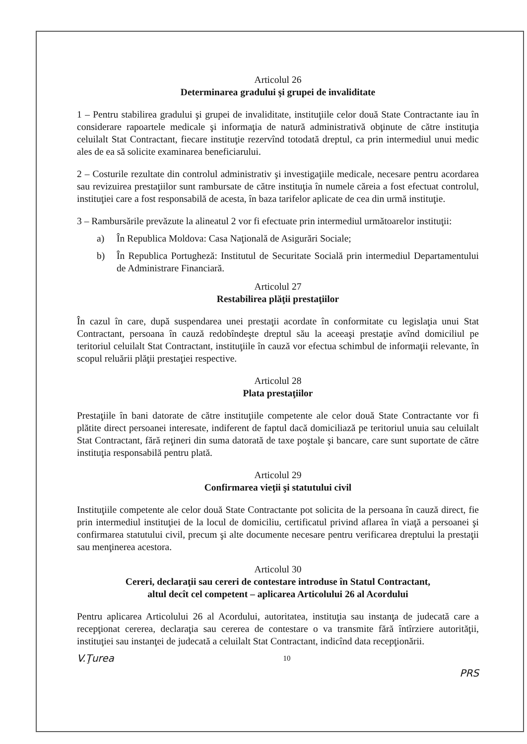Articolul 26
Determinarea gradului şi grupei de invaliditate
1 – Pentru stabilirea gradului şi grupei de invaliditate, instituţiile celor două State Contractante iau în considerare rapoartele medicale şi informaţia de natură administrativă obţinute de către instituţia celuilalt Stat Contractant, fiecare instituţie rezervînd totodată dreptul, ca prin intermediul unui medic ales de ea să solicite examinarea beneficiarului.
2 – Costurile rezultate din controlul administrativ şi investigaţiile medicale, necesare pentru acordarea sau revizuirea prestaţiilor sunt rambursate de către instituţia în numele căreia a fost efectuat controlul, instituţiei care a fost responsabilă de acesta, în baza tarifelor aplicate de cea din urmă instituţie.
3 – Rambursările prevăzute la alineatul 2 vor fi efectuate prin intermediul următoarelor instituţii:
a) În Republica Moldova: Casa Naţională de Asigurări Sociale;
b) În Republica Portugheză: Institutul de Securitate Socială prin intermediul Departamentului de Administrare Financiară.
Articolul 27
Restabilirea plăţii prestaţiilor
În cazul în care, după suspendarea unei prestaţii acordate în conformitate cu legislaţia unui Stat Contractant, persoana în cauză redobîndeşte dreptul său la aceeaşi prestaţie avînd domiciliul pe teritoriul celuilalt Stat Contractant, instituţiile în cauză vor efectua schimbul de informaţii relevante, în scopul reluării plăţii prestaţiei respective.
Articolul 28
Plata prestaţiilor
Prestaţiile în bani datorate de către instituţiile competente ale celor două State Contractante vor fi plătite direct persoanei interesate, indiferent de faptul dacă domiciliază pe teritoriul unuia sau celuilalt Stat Contractant, fără reţineri din suma datorată de taxe poştale şi bancare, care sunt suportate de către instituţia responsabilă pentru plată.
Articolul 29
Confirmarea vieţii şi statutului civil
Instituţiile competente ale celor două State Contractante pot solicita de la persoana în cauză direct, fie prin intermediul instituţiei de la locul de domiciliu, certificatul privind aflarea în viaţă a persoanei şi confirmarea statutului civil, precum şi alte documente necesare pentru verificarea dreptului la prestaţii sau menţinerea acestora.
Articolul 30
Cereri, declaraţii sau cereri de contestare introduse în Statul Contractant,
altul decît cel competent – aplicarea Articolului 26 al Acordului
Pentru aplicarea Articolului 26 al Acordului, autoritatea, instituţia sau instanţa de judecată care a recepţionat cererea, declaraţia sau cererea de contestare o va transmite fără întîrziere autorităţii, instituţiei sau instanţei de judecată a celuilalt Stat Contractant, indicînd data recepţionării.
V.Ţurea 10 PRS